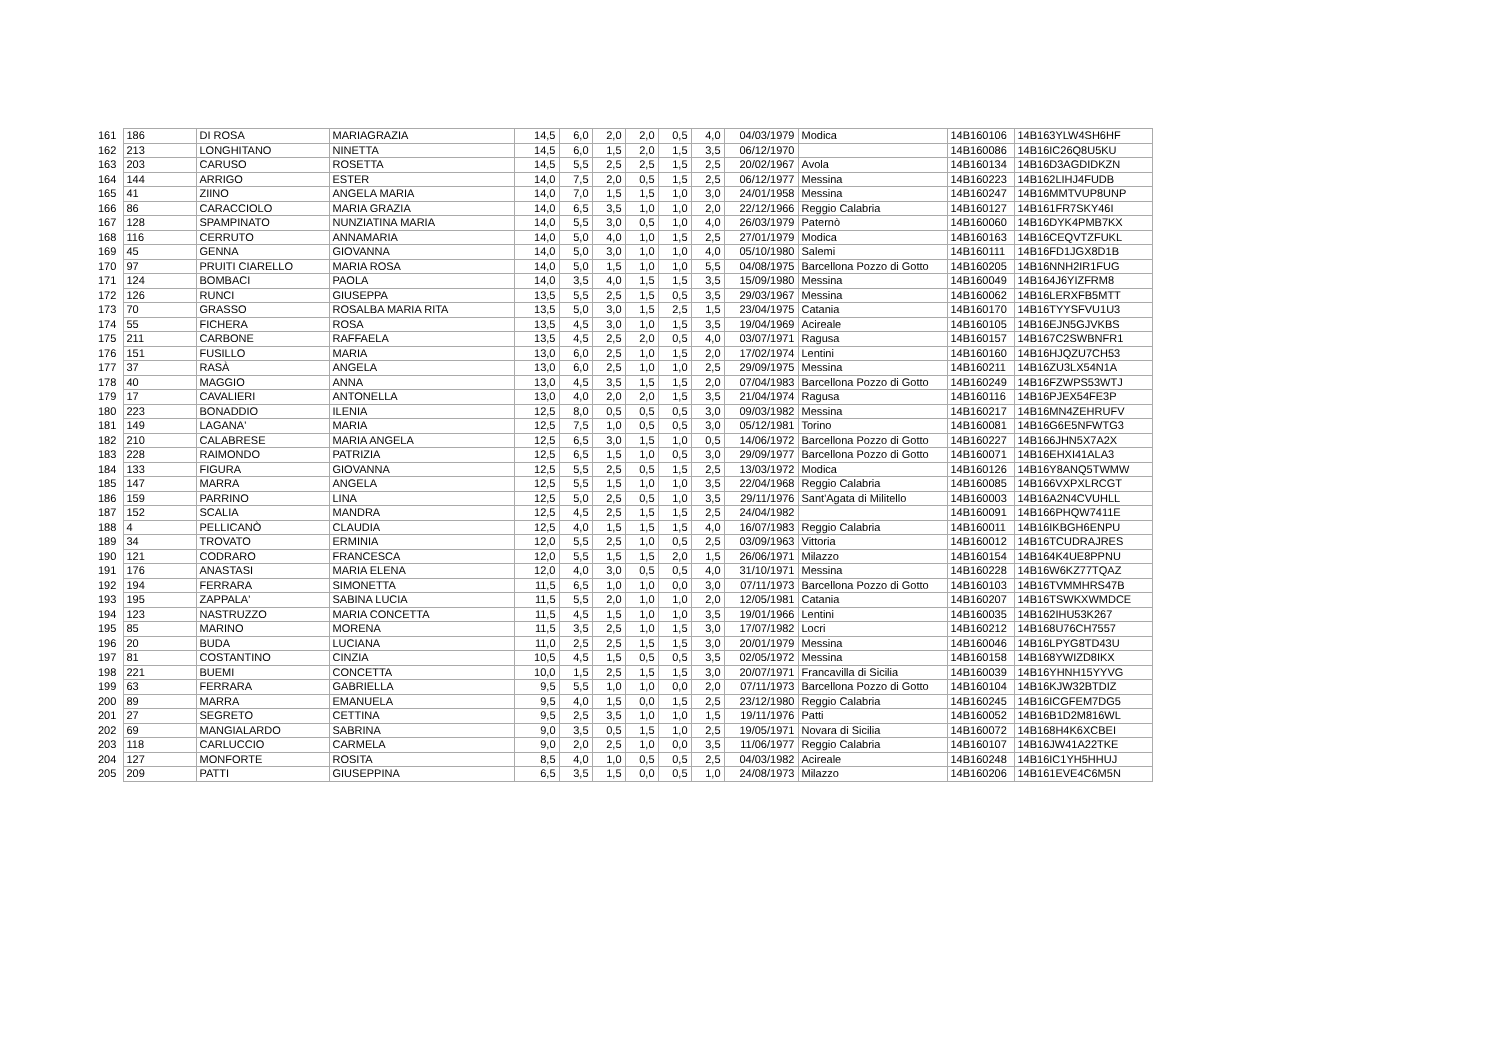| 161 | 186 | DI ROSA | MARIAGRAZIA | 14,5 | 6,0 | 2,0 | 2,0 | 0,5 | 4,0 | 04/03/1979 | Modica | 14B160106 | 14B163YLW4SH6HF |
| 162 | 213 | LONGHITANO | NINETTA | 14,5 | 6,0 | 1,5 | 2,0 | 1,5 | 3,5 | 06/12/1970 | | 14B160086 | 14B16IC26Q8U5KU |
| 163 | 203 | CARUSO | ROSETTA | 14,5 | 5,5 | 2,5 | 2,5 | 1,5 | 2,5 | 20/02/1967 | Avola | 14B160134 | 14B16D3AGDIDKZN |
| 164 | 144 | ARRIGO | ESTER | 14,0 | 7,5 | 2,0 | 0,5 | 1,5 | 2,5 | 06/12/1977 | Messina | 14B160223 | 14B162LIHJ4FUDB |
| 165 | 41 | ZIINO | ANGELA MARIA | 14,0 | 7,0 | 1,5 | 1,5 | 1,0 | 3,0 | 24/01/1958 | Messina | 14B160247 | 14B16MMTVUP8UNP |
| 166 | 86 | CARACCIOLO | MARIA GRAZIA | 14,0 | 6,5 | 3,5 | 1,0 | 1,0 | 2,0 | 22/12/1966 | Reggio Calabria | 14B160127 | 14B161FR7SKY46I |
| 167 | 128 | SPAMPINATO | NUNZIATINA MARIA | 14,0 | 5,5 | 3,0 | 0,5 | 1,0 | 4,0 | 26/03/1979 | Paternò | 14B160060 | 14B16DYK4PMB7KX |
| 168 | 116 | CERRUTO | ANNAMARIA | 14,0 | 5,0 | 4,0 | 1,0 | 1,5 | 2,5 | 27/01/1979 | Modica | 14B160163 | 14B16CEQVTZFUKL |
| 169 | 45 | GENNA | GIOVANNA | 14,0 | 5,0 | 3,0 | 1,0 | 1,0 | 4,0 | 05/10/1980 | Salemi | 14B160111 | 14B16FD1JGX8D1B |
| 170 | 97 | PRUITI CIARELLO | MARIA ROSA | 14,0 | 5,0 | 1,5 | 1,0 | 1,0 | 5,5 | 04/08/1975 | Barcellona Pozzo di Gotto | 14B160205 | 14B16NNH2IR1FUG |
| 171 | 124 | BOMBACI | PAOLA | 14,0 | 3,5 | 4,0 | 1,5 | 1,5 | 3,5 | 15/09/1980 | Messina | 14B160049 | 14B164J6YIZFRM8 |
| 172 | 126 | RUNCI | GIUSEPPA | 13,5 | 5,5 | 2,5 | 1,5 | 0,5 | 3,5 | 29/03/1967 | Messina | 14B160062 | 14B16LERXFB5MTT |
| 173 | 70 | GRASSO | ROSALBA MARIA RITA | 13,5 | 5,0 | 3,0 | 1,5 | 2,5 | 1,5 | 23/04/1975 | Catania | 14B160170 | 14B16TYYSFVU1U3 |
| 174 | 55 | FICHERA | ROSA | 13,5 | 4,5 | 3,0 | 1,0 | 1,5 | 3,5 | 19/04/1969 | Acireale | 14B160105 | 14B16EJN5GJVKBS |
| 175 | 211 | CARBONE | RAFFAELA | 13,5 | 4,5 | 2,5 | 2,0 | 0,5 | 4,0 | 03/07/1971 | Ragusa | 14B160157 | 14B167C2SWBNFR1 |
| 176 | 151 | FUSILLO | MARIA | 13,0 | 6,0 | 2,5 | 1,0 | 1,5 | 2,0 | 17/02/1974 | Lentini | 14B160160 | 14B16HJQZU7CH53 |
| 177 | 37 | RASÀ | ANGELA | 13,0 | 6,0 | 2,5 | 1,0 | 1,0 | 2,5 | 29/09/1975 | Messina | 14B160211 | 14B16ZU3LX54N1A |
| 178 | 40 | MAGGIO | ANNA | 13,0 | 4,5 | 3,5 | 1,5 | 1,5 | 2,0 | 07/04/1983 | Barcellona Pozzo di Gotto | 14B160249 | 14B16FZWPS53WTJ |
| 179 | 17 | CAVALIERI | ANTONELLA | 13,0 | 4,0 | 2,0 | 2,0 | 1,5 | 3,5 | 21/04/1974 | Ragusa | 14B160116 | 14B16PJEX54FE3P |
| 180 | 223 | BONADDIO | ILENIA | 12,5 | 8,0 | 0,5 | 0,5 | 0,5 | 3,0 | 09/03/1982 | Messina | 14B160217 | 14B16MN4ZEHRUFV |
| 181 | 149 | LAGANA' | MARIA | 12,5 | 7,5 | 1,0 | 0,5 | 0,5 | 3,0 | 05/12/1981 | Torino | 14B160081 | 14B16G6E5NFWTG3 |
| 182 | 210 | CALABRESE | MARIA ANGELA | 12,5 | 6,5 | 3,0 | 1,5 | 1,0 | 0,5 | 14/06/1972 | Barcellona Pozzo di Gotto | 14B160227 | 14B166JHN5X7A2X |
| 183 | 228 | RAIMONDO | PATRIZIA | 12,5 | 6,5 | 1,5 | 1,0 | 0,5 | 3,0 | 29/09/1977 | Barcellona Pozzo di Gotto | 14B160071 | 14B16EHXI41ALA3 |
| 184 | 133 | FIGURA | GIOVANNA | 12,5 | 5,5 | 2,5 | 0,5 | 1,5 | 2,5 | 13/03/1972 | Modica | 14B160126 | 14B16Y8ANQ5TWMW |
| 185 | 147 | MARRA | ANGELA | 12,5 | 5,5 | 1,5 | 1,0 | 1,0 | 3,5 | 22/04/1968 | Reggio Calabria | 14B160085 | 14B166VXPXLRCGT |
| 186 | 159 | PARRINO | LINA | 12,5 | 5,0 | 2,5 | 0,5 | 1,0 | 3,5 | 29/11/1976 | Sant'Agata di Militello | 14B160003 | 14B16A2N4CVUHLL |
| 187 | 152 | SCALIA | MANDRA | 12,5 | 4,5 | 2,5 | 1,5 | 1,5 | 2,5 | 24/04/1982 | | 14B160091 | 14B166PHQW7411E |
| 188 | 4 | PELLICANÒ | CLAUDIA | 12,5 | 4,0 | 1,5 | 1,5 | 1,5 | 4,0 | 16/07/1983 | Reggio Calabria | 14B160011 | 14B16IKBGH6ENPU |
| 189 | 34 | TROVATO | ERMINIA | 12,0 | 5,5 | 2,5 | 1,0 | 0,5 | 2,5 | 03/09/1963 | Vittoria | 14B160012 | 14B16TCUDRAJRES |
| 190 | 121 | CODRARO | FRANCESCA | 12,0 | 5,5 | 1,5 | 1,5 | 2,0 | 1,5 | 26/06/1971 | Milazzo | 14B160154 | 14B164K4UE8PPNU |
| 191 | 176 | ANASTASI | MARIA ELENA | 12,0 | 4,0 | 3,0 | 0,5 | 0,5 | 4,0 | 31/10/1971 | Messina | 14B160228 | 14B16W6KZ77TQAZ |
| 192 | 194 | FERRARA | SIMONETTA | 11,5 | 6,5 | 1,0 | 1,0 | 0,0 | 3,0 | 07/11/1973 | Barcellona Pozzo di Gotto | 14B160103 | 14B16TVMMHRS47B |
| 193 | 195 | ZAPPALA' | SABINA LUCIA | 11,5 | 5,5 | 2,0 | 1,0 | 1,0 | 2,0 | 12/05/1981 | Catania | 14B160207 | 14B16TSWKXWMDCE |
| 194 | 123 | NASTRUZZO | MARIA CONCETTA | 11,5 | 4,5 | 1,5 | 1,0 | 1,0 | 3,5 | 19/01/1966 | Lentini | 14B160035 | 14B162IHU53K267 |
| 195 | 85 | MARINO | MORENA | 11,5 | 3,5 | 2,5 | 1,0 | 1,5 | 3,0 | 17/07/1982 | Locri | 14B160212 | 14B168U76CH7557 |
| 196 | 20 | BUDA | LUCIANA | 11,0 | 2,5 | 2,5 | 1,5 | 1,5 | 3,0 | 20/01/1979 | Messina | 14B160046 | 14B16LPYG8TD43U |
| 197 | 81 | COSTANTINO | CINZIA | 10,5 | 4,5 | 1,5 | 0,5 | 0,5 | 3,5 | 02/05/1972 | Messina | 14B160158 | 14B168YWIZD8IKX |
| 198 | 221 | BUEMI | CONCETTA | 10,0 | 1,5 | 2,5 | 1,5 | 1,5 | 3,0 | 20/07/1971 | Francavilla di Sicilia | 14B160039 | 14B16YHNH15YYVG |
| 199 | 63 | FERRARA | GABRIELLA | 9,5 | 5,5 | 1,0 | 1,0 | 0,0 | 2,0 | 07/11/1973 | Barcellona Pozzo di Gotto | 14B160104 | 14B16KJW32BTDIZ |
| 200 | 89 | MARRA | EMANUELA | 9,5 | 4,0 | 1,5 | 0,0 | 1,5 | 2,5 | 23/12/1980 | Reggio Calabria | 14B160245 | 14B16ICGFEM7DG5 |
| 201 | 27 | SEGRETO | CETTINA | 9,5 | 2,5 | 3,5 | 1,0 | 1,0 | 1,5 | 19/11/1976 | Patti | 14B160052 | 14B16B1D2M816WL |
| 202 | 69 | MANGIALARDO | SABRINA | 9,0 | 3,5 | 0,5 | 1,5 | 1,0 | 2,5 | 19/05/1971 | Novara di Sicilia | 14B160072 | 14B168H4K6XCBEI |
| 203 | 118 | CARLUCCIO | CARMELA | 9,0 | 2,0 | 2,5 | 1,0 | 0,0 | 3,5 | 11/06/1977 | Reggio Calabria | 14B160107 | 14B16JW41A22TKE |
| 204 | 127 | MONFORTE | ROSITA | 8,5 | 4,0 | 1,0 | 0,5 | 0,5 | 2,5 | 04/03/1982 | Acireale | 14B160248 | 14B16IC1YH5HHUJ |
| 205 | 209 | PATTI | GIUSEPPINA | 6,5 | 3,5 | 1,5 | 0,0 | 0,5 | 1,0 | 24/08/1973 | Milazzo | 14B160206 | 14B161EVE4C6M5N |